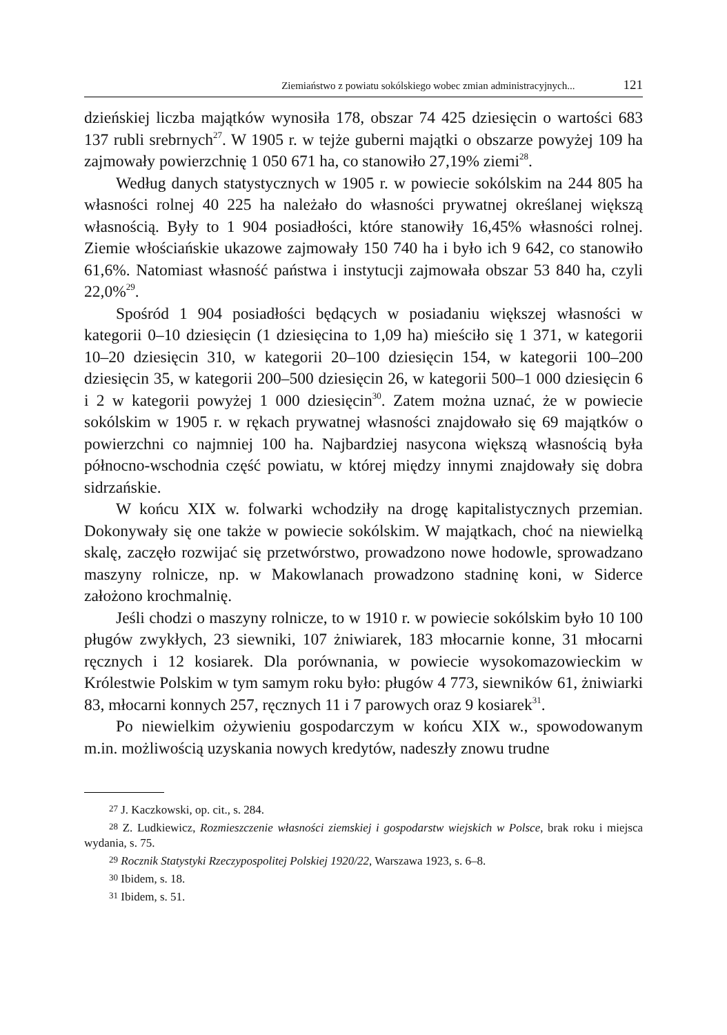Ziemiaństwo z powiatu sokólskiego wobec zmian administracyjnych... 121
dzieńskiej liczba majątków wynosiła 178, obszar 74 425 dziesięcin o wartości 683 137 rubli srebrnych<sup>27</sup>. W 1905 r. w tejże guberni majątki o obszarze powyżej 109 ha zajmowały powierzchnię 1 050 671 ha, co stanowiło 27,19% ziemi<sup>28</sup>.
Według danych statystycznych w 1905 r. w powiecie sokólskim na 244 805 ha własności rolnej 40 225 ha należało do własności prywatnej określanej większą własnością. Były to 1 904 posiadłości, które stanowiły 16,45% własności rolnej. Ziemie włościańskie ukazowe zajmowały 150 740 ha i było ich 9 642, co stanowiło 61,6%. Natomiast własność państwa i instytucji zajmowała obszar 53 840 ha, czyli 22,0%<sup>29</sup>.
Spośród 1 904 posiadłości będących w posiadaniu większej własności w kategorii 0–10 dziesięcin (1 dziesięcina to 1,09 ha) mieściło się 1 371, w kategorii 10–20 dziesięcin 310, w kategorii 20–100 dziesięcin 154, w kategorii 100–200 dziesięcin 35, w kategorii 200–500 dziesięcin 26, w kategorii 500–1 000 dziesięcin 6 i 2 w kategorii powyżej 1 000 dziesięcin<sup>30</sup>. Zatem można uznać, że w powiecie sokólskim w 1905 r. w rękach prywatnej własności znajdowało się 69 majątków o powierzchni co najmniej 100 ha. Najbardziej nasycona większą własnością była północno-wschodnia część powiatu, w której między innymi znajdowały się dobra sidrzańskie.
W końcu XIX w. folwarki wchodziły na drogę kapitalistycznych przemian. Dokonywały się one także w powiecie sokólskim. W majątkach, choć na niewielką skalę, zaczęło rozwijać się przetwórstwo, prowadzono nowe hodowle, sprowadzano maszyny rolnicze, np. w Makowlanach prowadzono stadninę koni, w Siderce założono krochmalnię.
Jeśli chodzi o maszyny rolnicze, to w 1910 r. w powiecie sokólskim było 10 100 pługów zwykłych, 23 siewniki, 107 żniwiarek, 183 młocarnie konne, 31 młocarni ręcznych i 12 kosiarek. Dla porównania, w powiecie wysokomazowieckim w Królestwie Polskim w tym samym roku było: pługów 4 773, siewników 61, żniwiarki 83, młocarni konnych 257, ręcznych 11 i 7 parowych oraz 9 kosiarek<sup>31</sup>.
Po niewielkim ożywieniu gospodarczym w końcu XIX w., spowodowanym m.in. możliwością uzyskania nowych kredytów, nadeszły znowu trudne
<sup>27</sup> J. Kaczkowski, op. cit., s. 284.
<sup>28</sup> Z. Ludkiewicz, Rozmieszczenie własności ziemskiej i gospodarstw wiejskich w Polsce, brak roku i miejsca wydania, s. 75.
<sup>29</sup> Rocznik Statystyki Rzeczypospolitej Polskiej 1920/22, Warszawa 1923, s. 6–8.
<sup>30</sup> Ibidem, s. 18.
<sup>31</sup> Ibidem, s. 51.